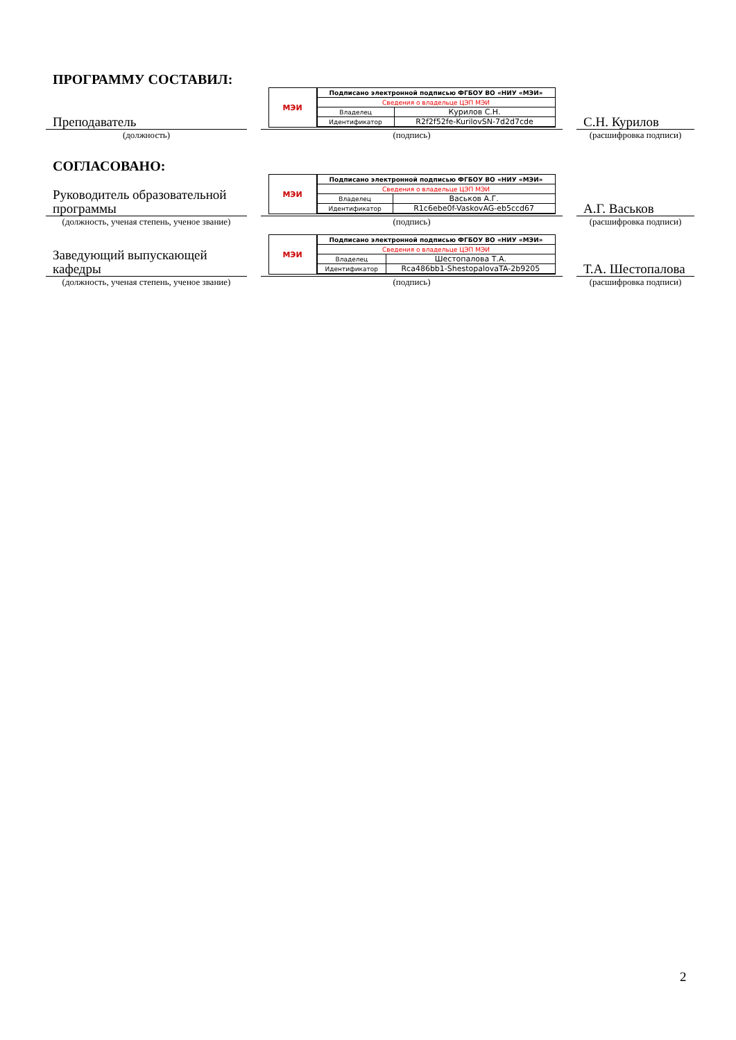ПРОГРАММУ СОСТАВИЛ:
Преподаватель
(должность)
МЭИ
| Подписано электронной подписью ФГБОУ ВО «НИУ «МЭИ» | |
| Сведения о владельце ЦЭП МЭИ | |
| Владелец | Курилов С.Н. |
| Идентификатор | R2f2f52fe-KurilovSN-7d2d7cde |
(подпись)
С.Н. Курилов
(расшифровка подписи)
СОГЛАСОВАНО:
Руководитель образовательной программы
(должность, ученая степень, ученое звание)
МЭИ
| Подписано электронной подписью ФГБОУ ВО «НИУ «МЭИ» | |
| Сведения о владельце ЦЭП МЭИ | |
| Владелец | Васьков А.Г. |
| Идентификатор | R1c6ebe0f-VaskovAG-eb5ccd67 |
(подпись)
А.Г. Васьков
(расшифровка подписи)
Заведующий выпускающей кафедры
(должность, ученая степень, ученое звание)
МЭИ
| Подписано электронной подписью ФГБОУ ВО «НИУ «МЭИ» | |
| Сведения о владельце ЦЭП МЭИ | |
| Владелец | Шестопалова Т.А. |
| Идентификатор | Rca486bb1-ShestopalovaTA-2b9205 |
(подпись)
Т.А. Шестопалова
(расшифровка подписи)
2